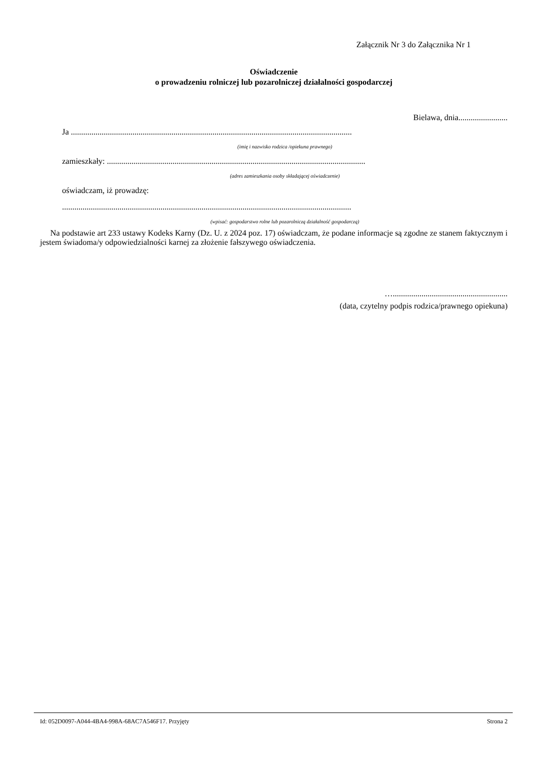Załącznik Nr 3 do Załącznika Nr 1
Oświadczenie
o prowadzeniu rolniczej lub pozarolniczej działalności gospodarczej
Bielawa, dnia........................
Ja .........................................................................................................................................
(imię i nazwisko rodzica /opiekuna prawnego)
zamieszkały: ..............................................................................................................................
(adres zamieszkania osoby składającej oświadczenie)
oświadczam, iż prowadzę:
.............................................................................................................................................
(wpisać: gospodarstwo rolne lub pozarolniczą działalność gospodarczą)
Na podstawie art 233 ustawy Kodeks Karny (Dz. U. z 2024 poz. 17) oświadczam, że podane informacje są zgodne ze stanem faktycznym i jestem świadoma/y odpowiedzialności karnej za złożenie fałszywego oświadczenia.
…........................................................
(data, czytelny podpis rodzica/prawnego opiekuna)
Id: 052D0097-A044-4BA4-998A-68AC7A546F17. Przyjęty Strona 2